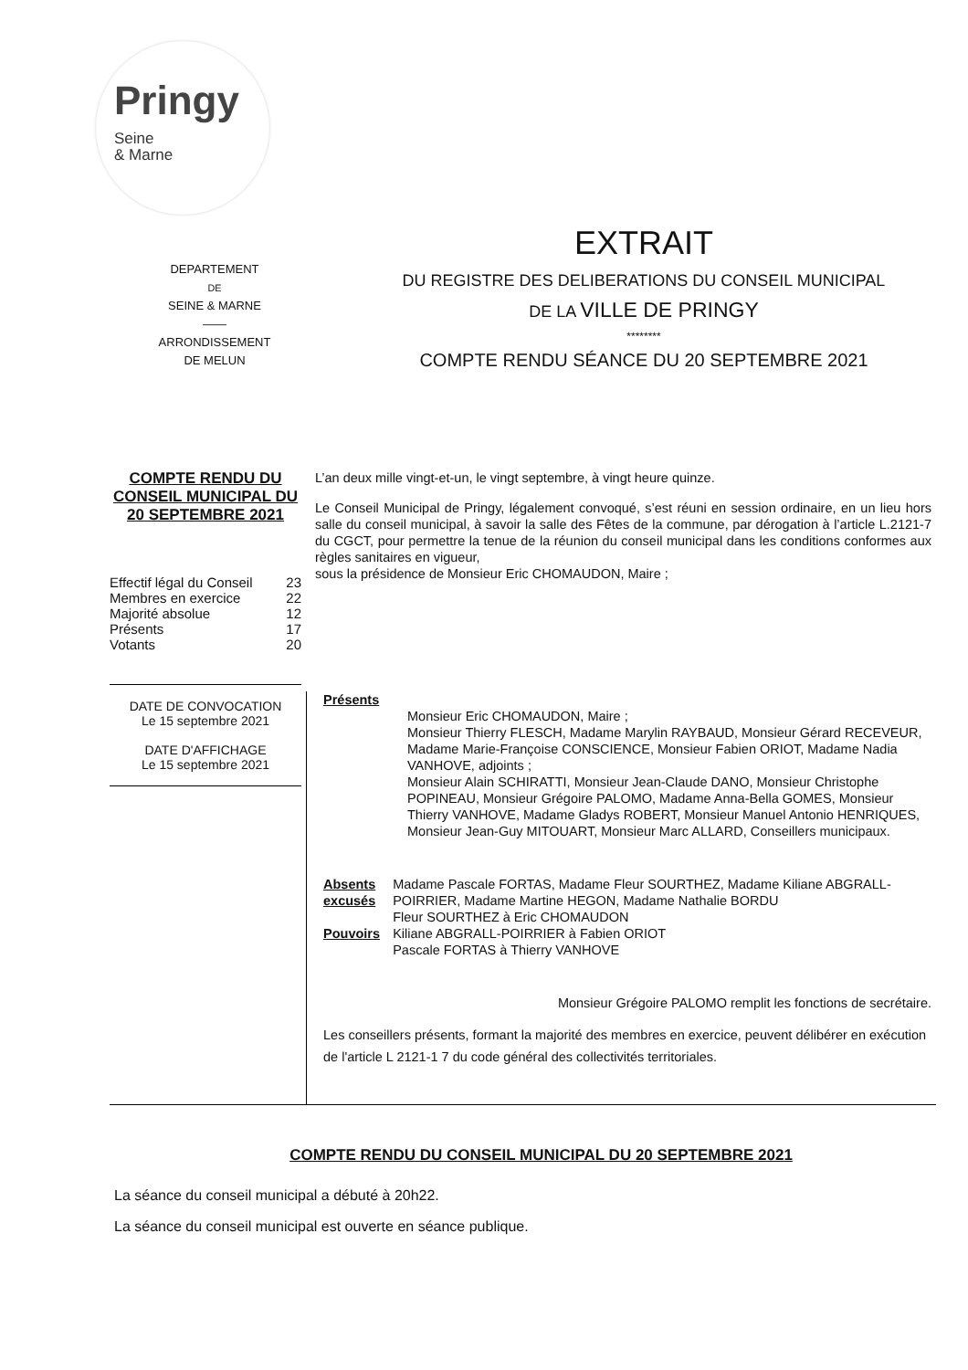Pringy
Seine
& Marne
DEPARTEMENT
DE
SEINE & MARNE
——
ARRONDISSEMENT
DE MELUN
EXTRAIT
DU REGISTRE DES DELIBERATIONS DU CONSEIL MUNICIPAL
DE LA VILLE DE PRINGY
********
COMPTE RENDU SÉANCE DU 20 SEPTEMBRE 2021
COMPTE RENDU DU CONSEIL MUNICIPAL DU 20 SEPTEMBRE 2021
| Effectif légal du Conseil | 23 |
| Membres en exercice | 22 |
| Majorité absolue | 12 |
| Présents | 17 |
| Votants | 20 |
DATE DE CONVOCATION
Le 15 septembre 2021
DATE D'AFFICHAGE
Le 15 septembre 2021
L’an deux mille vingt-et-un, le vingt septembre, à vingt heure quinze.
Le Conseil Municipal de Pringy, légalement convoqué, s’est réuni en session ordinaire, en un lieu hors salle du conseil municipal, à savoir la salle des Fêtes de la commune, par dérogation à l’article L.2121-7 du CGCT, pour permettre la tenue de la réunion du conseil municipal dans les conditions conformes aux règles sanitaires en vigueur,
sous la présidence de Monsieur Eric CHOMAUDON, Maire ;
Présents
Monsieur Eric CHOMAUDON, Maire ;
Monsieur Thierry FLESCH, Madame Marylin RAYBAUD, Monsieur Gérard RECEVEUR, Madame Marie-Françoise CONSCIENCE, Monsieur Fabien ORIOT, Madame Nadia VANHOVE, adjoints ;
Monsieur Alain SCHIRATTI, Monsieur Jean-Claude DANO, Monsieur Christophe POPINEAU, Monsieur Grégoire PALOMO, Madame Anna-Bella GOMES, Monsieur Thierry VANHOVE, Madame Gladys ROBERT, Monsieur Manuel Antonio HENRIQUES, Monsieur Jean-Guy MITOUART, Monsieur Marc ALLARD, Conseillers municipaux.
Absents excusés
Pouvoirs
Madame Pascale FORTAS, Madame Fleur SOURTHEZ, Madame Kiliane ABGRALL-POIRRIER, Madame Martine HEGON, Madame Nathalie BORDU
Fleur SOURTHEZ à Eric CHOMAUDON
Kiliane ABGRALL-POIRRIER à Fabien ORIOT
Pascale FORTAS à Thierry VANHOVE
Monsieur Grégoire PALOMO remplit les fonctions de secrétaire.
Les conseillers présents, formant la majorité des membres en exercice, peuvent délibérer en exécution de l'article L 2121-1 7 du code général des collectivités territoriales.
COMPTE RENDU DU CONSEIL MUNICIPAL DU 20 SEPTEMBRE 2021
La séance du conseil municipal a débuté à 20h22.
La séance du conseil municipal est ouverte en séance publique.